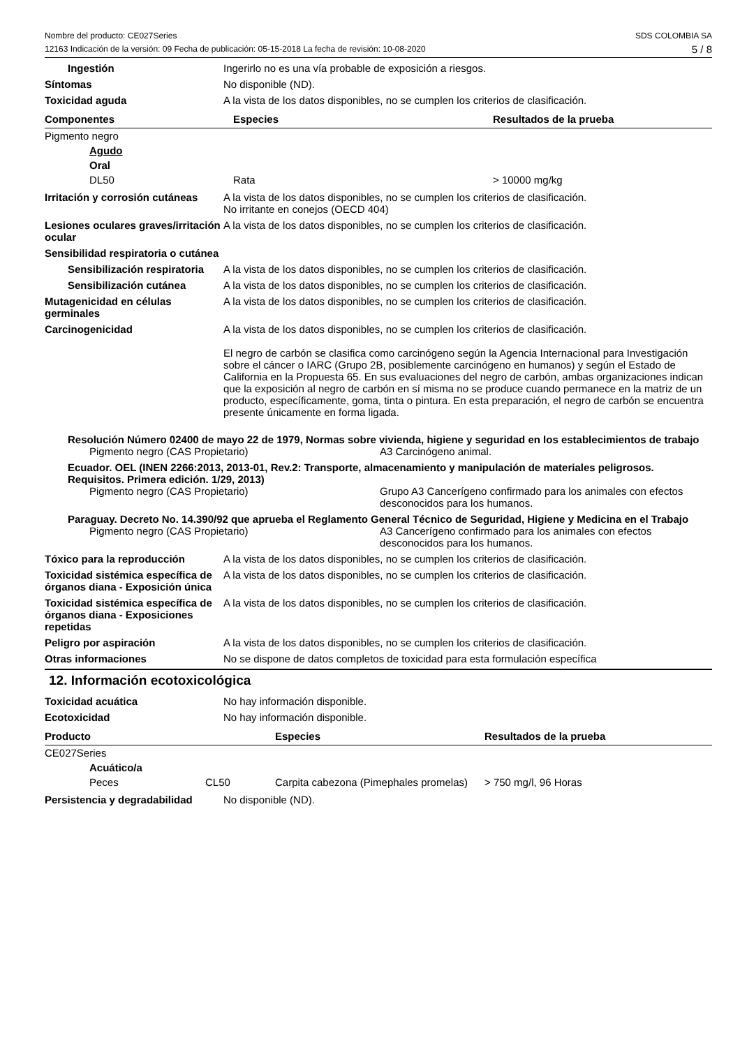Nombre del producto: CE027Series
12163 Indicación de la versión: 09 Fecha de publicación: 05-15-2018 La fecha de revisión: 10-08-2020
SDS COLOMBIA SA
5 / 8
Ingestión Ingerirlo no es una vía probable de exposición a riesgos.
Síntomas No disponible (ND).
Toxicidad aguda A la vista de los datos disponibles, no se cumplen los criterios de clasificación.
| Componentes | Especies | Resultados de la prueba |
| --- | --- | --- |
| Pigmento negro | | |
| Agudo | | |
| Oral | | |
| DL50 | Rata | > 10000 mg/kg |
Irritación y corrosión cutáneas
A la vista de los datos disponibles, no se cumplen los criterios de clasificación.
No irritante en conejos (OECD 404)
Lesiones oculares graves/irritación ocular
A la vista de los datos disponibles, no se cumplen los criterios de clasificación.
Sensibilidad respiratoria o cutánea
Sensibilización respiratoria
A la vista de los datos disponibles, no se cumplen los criterios de clasificación.
Sensibilización cutánea A la vista de los datos disponibles, no se cumplen los criterios de clasificación.
Mutagenicidad en células germinales
A la vista de los datos disponibles, no se cumplen los criterios de clasificación.
Carcinogenicidad A la vista de los datos disponibles, no se cumplen los criterios de clasificación.
El negro de carbón se clasifica como carcinógeno según la Agencia Internacional para Investigación sobre el cáncer o IARC (Grupo 2B, posiblemente carcinógeno en humanos) y según el Estado de California en la Propuesta 65. En sus evaluaciones del negro de carbón, ambas organizaciones indican que la exposición al negro de carbón en sí misma no se produce cuando permanece en la matriz de un producto, específicamente, goma, tinta o pintura. En esta preparación, el negro de carbón se encuentra presente únicamente en forma ligada.
Resolución Número 02400 de mayo 22 de 1979, Normas sobre vivienda, higiene y seguridad en los establecimientos de trabajo
Pigmento negro (CAS Propietario) A3 Carcinógeno animal.
Ecuador. OEL (INEN 2266:2013, 2013-01, Rev.2: Transporte, almacenamiento y manipulación de materiales peligrosos. Requisitos. Primera edición. 1/29, 2013)
Pigmento negro (CAS Propietario) Grupo A3 Cancerígeno confirmado para los animales con efectos desconocidos para los humanos.
Paraguay. Decreto No. 14.390/92 que aprueba el Reglamento General Técnico de Seguridad, Higiene y Medicina en el Trabajo
Pigmento negro (CAS Propietario) A3 Cancerígeno confirmado para los animales con efectos desconocidos para los humanos.
Tóxico para la reproducción A la vista de los datos disponibles, no se cumplen los criterios de clasificación.
Toxicidad sistémica específica de órganos diana - Exposición única
A la vista de los datos disponibles, no se cumplen los criterios de clasificación.
Toxicidad sistémica específica de órganos diana - Exposiciones repetidas
A la vista de los datos disponibles, no se cumplen los criterios de clasificación.
Peligro por aspiración A la vista de los datos disponibles, no se cumplen los criterios de clasificación.
Otras informaciones No se dispone de datos completos de toxicidad para esta formulación específica
12. Información ecotoxicológica
Toxicidad acuática No hay información disponible.
Ecotoxicidad No hay información disponible.
| Producto | | Especies | Resultados de la prueba |
| --- | --- | --- | --- |
| CE027Series | | | |
| Acuático/a | | | |
| Peces | CL50 | Carpita cabezona (Pimephales promelas) | > 750 mg/l, 96 Horas |
Persistencia y degradabilidad
No disponible (ND).